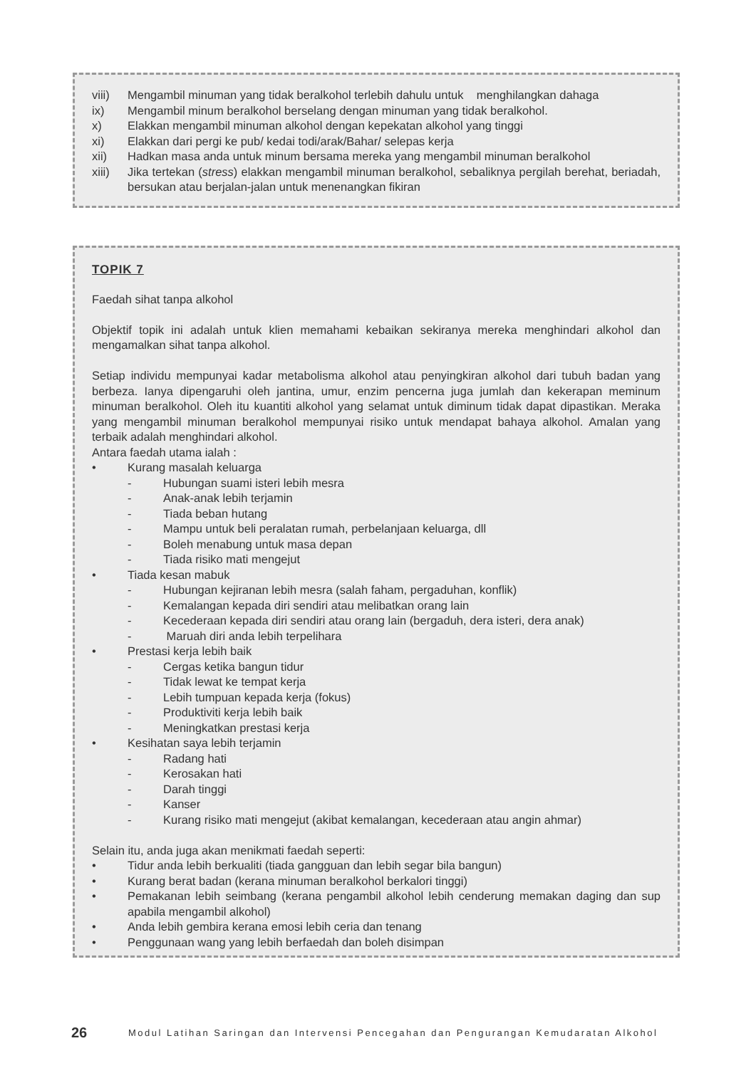viii) Mengambil minuman yang tidak beralkohol terlebih dahulu untuk menghilangkan dahaga
ix) Mengambil minum beralkohol berselang dengan minuman yang tidak beralkohol.
x) Elakkan mengambil minuman alkohol dengan kepekatan alkohol yang tinggi
xi) Elakkan dari pergi ke pub/ kedai todi/arak/Bahar/ selepas kerja
xii) Hadkan masa anda untuk minum bersama mereka yang mengambil minuman beralkohol
xiii) Jika tertekan (stress) elakkan mengambil minuman beralkohol, sebaliknya pergilah berehat, beriadah, bersukan atau berjalan-jalan untuk menenangkan fikiran
TOPIK 7
Faedah sihat tanpa alkohol
Objektif topik ini adalah untuk klien memahami kebaikan sekiranya mereka menghindari alkohol dan mengamalkan sihat tanpa alkohol.
Setiap individu mempunyai kadar metabolisma alkohol atau penyingkiran alkohol dari tubuh badan yang berbeza. Ianya dipengaruhi oleh jantina, umur, enzim pencerna juga jumlah dan kekerapan meminum minuman beralkohol. Oleh itu kuantiti alkohol yang selamat untuk diminum tidak dapat dipastikan. Meraka yang mengambil minuman beralkohol mempunyai risiko untuk mendapat bahaya alkohol. Amalan yang terbaik adalah menghindari alkohol.
Antara faedah utama ialah :
• Kurang masalah keluarga
- Hubungan suami isteri lebih mesra
- Anak-anak lebih terjamin
- Tiada beban hutang
- Mampu untuk beli peralatan rumah, perbelanjaan keluarga, dll
- Boleh menabung untuk masa depan
- Tiada risiko mati mengejut
• Tiada kesan mabuk
- Hubungan kejiranan lebih mesra (salah faham, pergaduhan, konflik)
- Kemalangan kepada diri sendiri atau melibatkan orang lain
- Kecederaan kepada diri sendiri atau orang lain (bergaduh, dera isteri, dera anak)
- Maruah diri anda lebih terpelihara
• Prestasi kerja lebih baik
- Cergas ketika bangun tidur
- Tidak lewat ke tempat kerja
- Lebih tumpuan kepada kerja (fokus)
- Produktiviti kerja lebih baik
- Meningkatkan prestasi kerja
• Kesihatan saya lebih terjamin
- Radang hati
- Kerosakan hati
- Darah tinggi
- Kanser
- Kurang risiko mati mengejut (akibat kemalangan, kecederaan atau angin ahmar)
Selain itu, anda juga akan menikmati faedah seperti:
• Tidur anda lebih berkualiti (tiada gangguan dan lebih segar bila bangun)
• Kurang berat badan (kerana minuman beralkohol berkalori tinggi)
• Pemakanan lebih seimbang (kerana pengambil alkohol lebih cenderung memakan daging dan sup apabila mengambil alkohol)
• Anda lebih gembira kerana emosi lebih ceria dan tenang
• Penggunaan wang yang lebih berfaedah dan boleh disimpan
26 Modul Latihan Saringan dan Intervensi Pencegahan dan Pengurangan Kemudaratan Alkohol